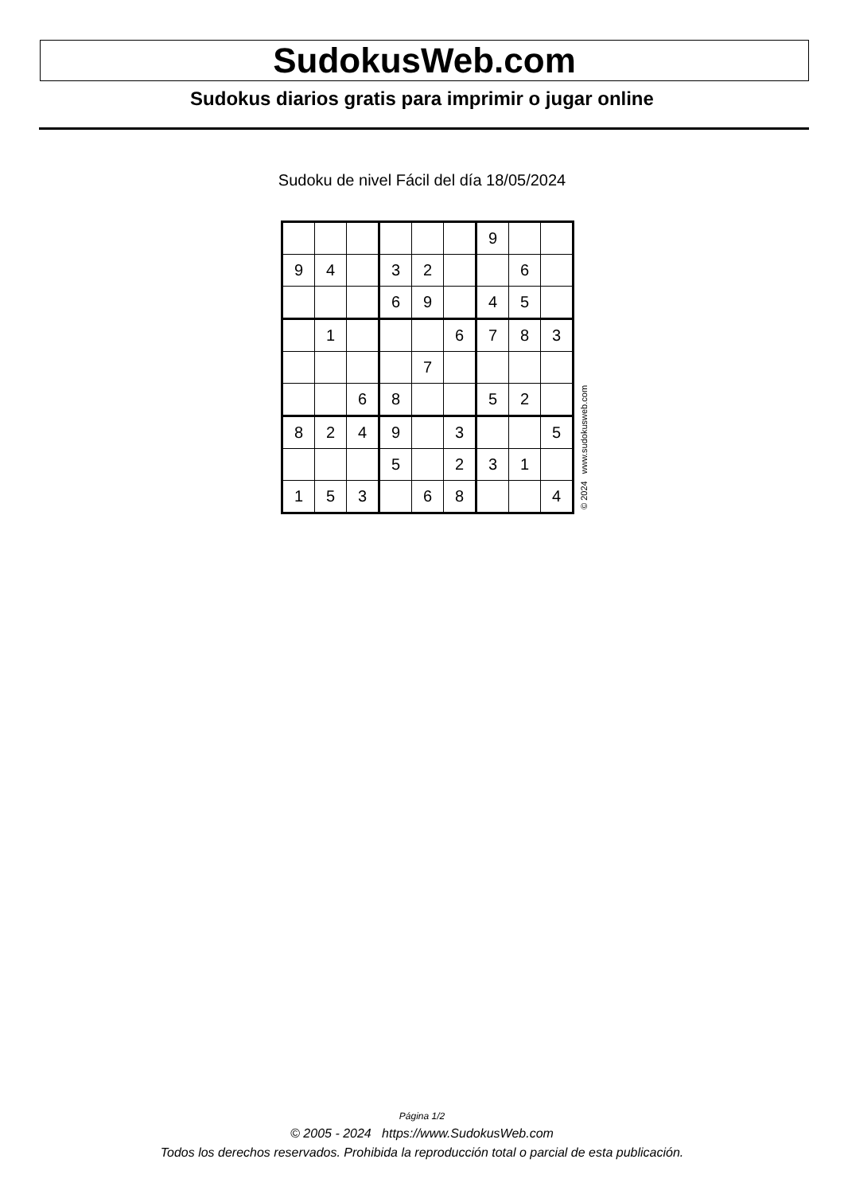SudokusWeb.com
Sudokus diarios gratis para imprimir o jugar online
Sudoku de nivel Fácil del día 18/05/2024
| | | | | | | 9 | | |
| 9 | 4 | | 3 | 2 | | | 6 | |
| | | | 6 | 9 | | 4 | 5 | |
| | 1 | | | | 6 | 7 | 8 | 3 |
| | | | | 7 | | | | |
| | | 6 | 8 | | | 5 | 2 | |
| 8 | 2 | 4 | 9 | | 3 | | | 5 |
| | | | 5 | | 2 | 3 | 1 | |
| 1 | 5 | 3 | | 6 | 8 | | | 4 |
© 2024 www.sudokusweb.com
Página 1/2
© 2005 - 2024 https://www.SudokusWeb.com
Todos los derechos reservados. Prohibida la reproducción total o parcial de esta publicación.